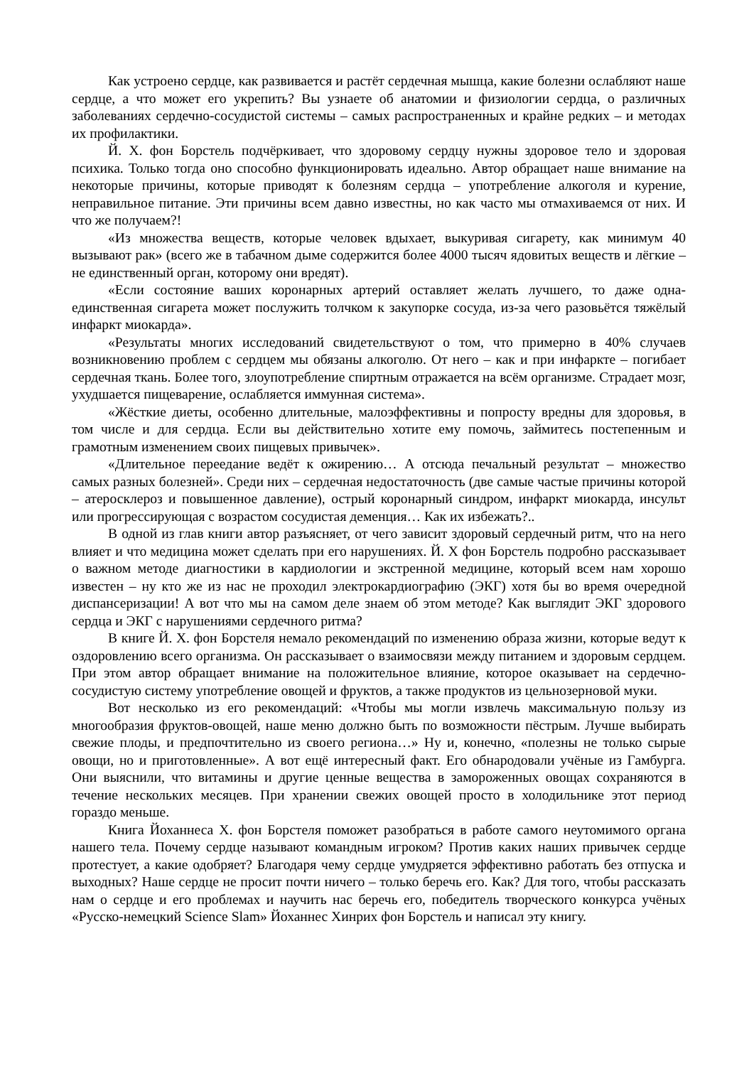Как устроено сердце, как развивается и растёт сердечная мышца, какие болезни ослабляют наше сердце, а что может его укрепить? Вы узнаете об анатомии и физиологии сердца, о различных заболеваниях сердечно-сосудистой системы – самых распространенных и крайне редких – и методах их профилактики.
Й. Х. фон Борстель подчёркивает, что здоровому сердцу нужны здоровое тело и здоровая психика. Только тогда оно способно функционировать идеально. Автор обращает наше внимание на некоторые причины, которые приводят к болезням сердца – употребление алкоголя и курение, неправильное питание. Эти причины всем давно известны, но как часто мы отмахиваемся от них. И что же получаем?!
«Из множества веществ, которые человек вдыхает, выкуривая сигарету, как минимум 40 вызывают рак» (всего же в табачном дыме содержится более 4000 тысяч ядовитых веществ и лёгкие – не единственный орган, которому они вредят).
«Если состояние ваших коронарных артерий оставляет желать лучшего, то даже одна-единственная сигарета может послужить толчком к закупорке сосуда, из-за чего разовьётся тяжёлый инфаркт миокарда».
«Результаты многих исследований свидетельствуют о том, что примерно в 40% случаев возникновению проблем с сердцем мы обязаны алкоголю. От него – как и при инфаркте – погибает сердечная ткань. Более того, злоупотребление спиртным отражается на всём организме. Страдает мозг, ухудшается пищеварение, ослабляется иммунная система».
«Жёсткие диеты, особенно длительные, малоэффективны и попросту вредны для здоровья, в том числе и для сердца. Если вы действительно хотите ему помочь, займитесь постепенным и грамотным изменением своих пищевых привычек».
«Длительное переедание ведёт к ожирению… А отсюда печальный результат – множество самых разных болезней». Среди них – сердечная недостаточность (две самые частые причины которой – атеросклероз и повышенное давление), острый коронарный синдром, инфаркт миокарда, инсульт или прогрессирующая с возрастом сосудистая деменция… Как их избежать?..
В одной из глав книги автор разъясняет, от чего зависит здоровый сердечный ритм, что на него влияет и что медицина может сделать при его нарушениях. Й. Х фон Борстель подробно рассказывает о важном методе диагностики в кардиологии и экстренной медицине, который всем нам хорошо известен – ну кто же из нас не проходил электрокардиографию (ЭКГ) хотя бы во время очередной диспансеризации! А вот что мы на самом деле знаем об этом методе? Как выглядит ЭКГ здорового сердца и ЭКГ с нарушениями сердечного ритма?
В книге Й. Х. фон Борстеля немало рекомендаций по изменению образа жизни, которые ведут к оздоровлению всего организма. Он рассказывает о взаимосвязи между питанием и здоровым сердцем. При этом автор обращает внимание на положительное влияние, которое оказывает на сердечно-сосудистую систему употребление овощей и фруктов, а также продуктов из цельнозерновой муки.
Вот несколько из его рекомендаций: «Чтобы мы могли извлечь максимальную пользу из многообразия фруктов-овощей, наше меню должно быть по возможности пёстрым. Лучше выбирать свежие плоды, и предпочтительно из своего региона…» Ну и, конечно, «полезны не только сырые овощи, но и приготовленные». А вот ещё интересный факт. Его обнародовали учёные из Гамбурга. Они выяснили, что витамины и другие ценные вещества в замороженных овощах сохраняются в течение нескольких месяцев. При хранении свежих овощей просто в холодильнике этот период гораздо меньше.
Книга Йоханнеса Х. фон Борстеля поможет разобраться в работе самого неутомимого органа нашего тела. Почему сердце называют командным игроком? Против каких наших привычек сердце протестует, а какие одобряет? Благодаря чему сердце умудряется эффективно работать без отпуска и выходных? Наше сердце не просит почти ничего – только беречь его. Как? Для того, чтобы рассказать нам о сердце и его проблемах и научить нас беречь его, победитель творческого конкурса учёных «Русско-немецкий Science Slam» Йоханнес Хинрих фон Борстель и написал эту книгу.